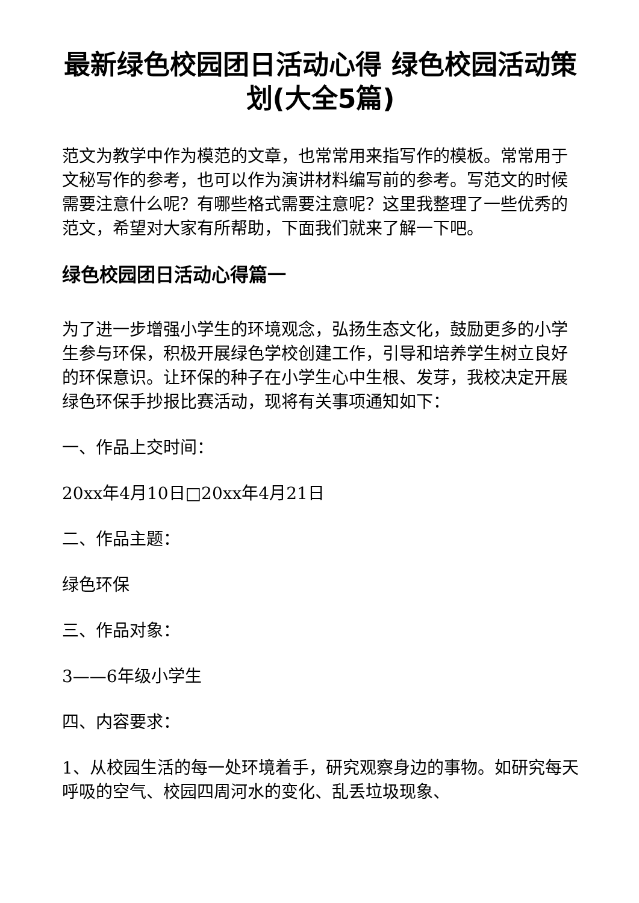最新绿色校园团日活动心得 绿色校园活动策划(大全5篇)
范文为教学中作为模范的文章，也常常用来指写作的模板。常常用于文秘写作的参考，也可以作为演讲材料编写前的参考。写范文的时候需要注意什么呢？有哪些格式需要注意呢？这里我整理了一些优秀的范文，希望对大家有所帮助，下面我们就来了解一下吧。
绿色校园团日活动心得篇一
为了进一步增强小学生的环境观念，弘扬生态文化，鼓励更多的小学生参与环保，积极开展绿色学校创建工作，引导和培养学生树立良好的环保意识。让环保的种子在小学生心中生根、发芽，我校决定开展绿色环保手抄报比赛活动，现将有关事项通知如下：
一、作品上交时间：
20xx年4月10日□20xx年4月21日
二、作品主题：
绿色环保
三、作品对象：
3——6年级小学生
四、内容要求：
1、从校园生活的每一处环境着手，研究观察身边的事物。如研究每天呼吸的空气、校园四周河水的变化、乱丢垃圾现象、